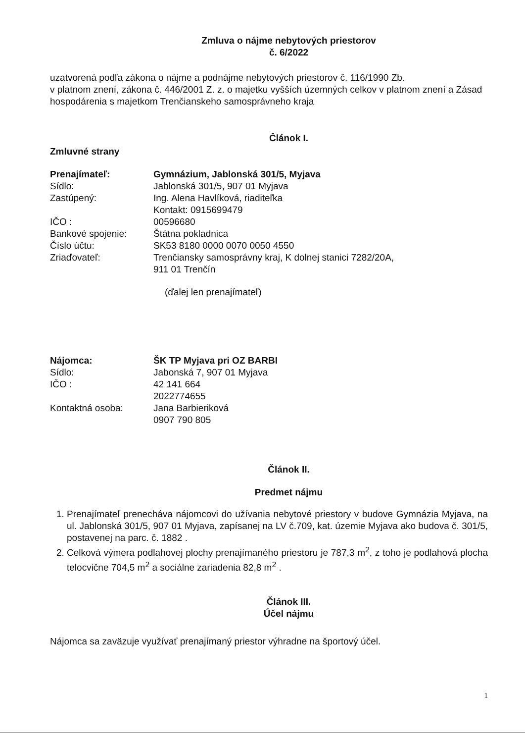Zmluva o nájme nebytových priestorov
č. 6/2022
uzatvorená podľa zákona o nájme a podnájme nebytových priestorov č. 116/1990 Zb.
v platnom znení, zákona č. 446/2001 Z. z. o majetku vyšších územných celkov v platnom znení a Zásad hospodárenia s majetkom Trenčianskeho samosprávneho kraja
Článok I.
Zmluvné strany
Prenajímateľ: Gymnázium, Jablonská 301/5, Myjava
Sídlo: Jablonská 301/5, 907 01 Myjava
Zastúpený: Ing. Alena Havlíková, riaditeľka
Kontakt: 0915699479
IČO : 00596680
Bankové spojenie: Štátna pokladnica
Číslo účtu: SK53 8180 0000 0070 0050 4550
Zriaďovateľ: Trenčiansky samosprávny kraj, K dolnej stanici 7282/20A,
911 01 Trenčín
(ďalej len prenajímateľ)
Nájomca: ŠK TP Myjava pri OZ BARBI
Sídlo: Jabonská 7, 907 01 Myjava
IČO : 42 141 664
2022774655
Kontaktná osoba: Jana Barbieriková
0907 790 805
Článok II.
Predmet nájmu
1. Prenajímateľ prenecháva nájomcovi do užívania nebytové priestory v budove Gymnázia Myjava, na ul. Jablonská 301/5, 907 01 Myjava, zapísanej na LV č.709, kat. územie Myjava ako budova č. 301/5, postavenej na parc. č. 1882 .
2. Celková výmera podlahovej plochy prenajímaného priestoru je 787,3 m<sup>2</sup>, z toho je podlahová plocha telocvične 704,5 m<sup>2</sup> a sociálne zariadenia 82,8 m<sup>2</sup> .
Článok III.
Účel nájmu
Nájomca sa zaväzuje využívať prenajímaný priestor výhradne na športový účel.
1